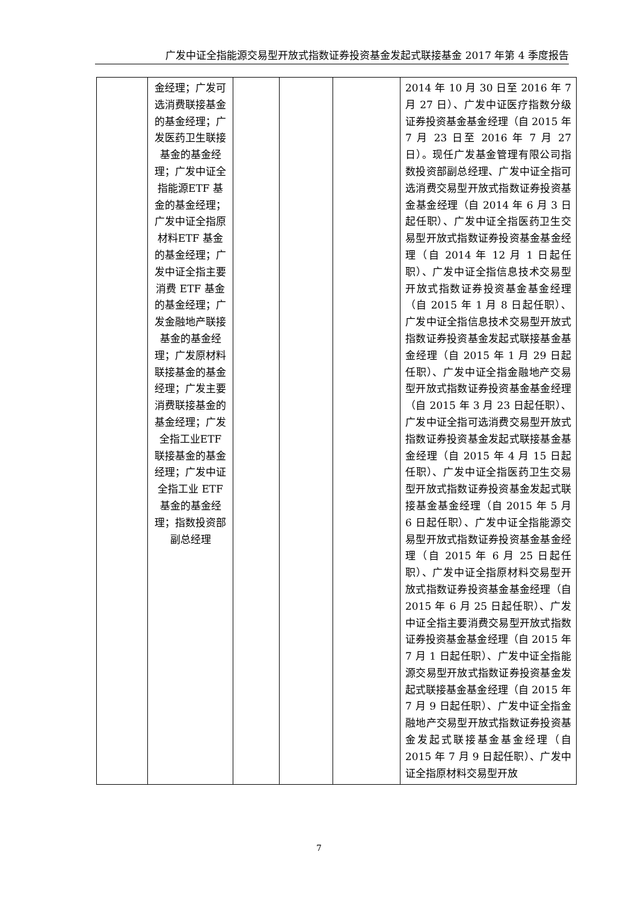广发中证全指能源交易型开放式指数证券投资基金发起式联接基金 2017 年第 4 季度报告
| | 金经理；广发可选消费联接基金的基金经理；广发医药卫生联接基金的基金经理；广发中证全指能源ETF 基金的基金经理；广发中证全指原材料ETF 基金的基金经理；广发中证全指主要消费 ETF 基金的基金经理；广发金融地产联接基金的基金经理；广发原材料联接基金的基金经理；广发主要消费联接基金的基金经理；广发全指工业ETF 联接基金的基金经理；广发中证全指工业 ETF 基金的基金经理；指数投资部副总经理 | | | | 2014 年 10 月 30 日至 2016 年 7 月 27 日）、广发中证医疗指数分级证券投资基金基金经理（自 2015 年 7 月 23 日至 2016 年 7 月 27 日）。现任广发基金管理有限公司指数投资部副总经理、广发中证全指可选消费交易型开放式指数证券投资基金基金经理（自 2014 年 6 月 3 日起任职）、广发中证全指医药卫生交易型开放式指数证券投资基金基金经理（自 2014 年 12 月 1 日起任职）、广发中证全指信息技术交易型开放式指数证券投资基金基金经理（自 2015 年 1 月 8 日起任职）、广发中证全指信息技术交易型开放式指数证券投资基金发起式联接基金基金经理（自 2015 年 1 月 29 日起任职）、广发中证全指金融地产交易型开放式指数证券投资基金基金经理（自 2015 年 3 月 23 日起任职）、广发中证全指可选消费交易型开放式指数证券投资基金发起式联接基金基金经理（自 2015 年 4 月 15 日起任职）、广发中证全指医药卫生交易型开放式指数证券投资基金发起式联接基金基金经理（自 2015 年 5 月 6 日起任职）、广发中证全指能源交易型开放式指数证券投资基金基金经理（自 2015 年 6 月 25 日起任职）、广发中证全指原材料交易型开放式指数证券投资基金基金经理（自 2015 年 6 月 25 日起任职）、广发中证全指主要消费交易型开放式指数证券投资基金基金经理（自 2015 年 7 月 1 日起任职）、广发中证全指能源交易型开放式指数证券投资基金发起式联接基金基金经理（自 2015 年 7 月 9 日起任职）、广发中证全指金融地产交易型开放式指数证券投资基金发起式联接基金基金经理（自 2015 年 7 月 9 日起任职）、广发中证全指原材料交易型开放 |
7